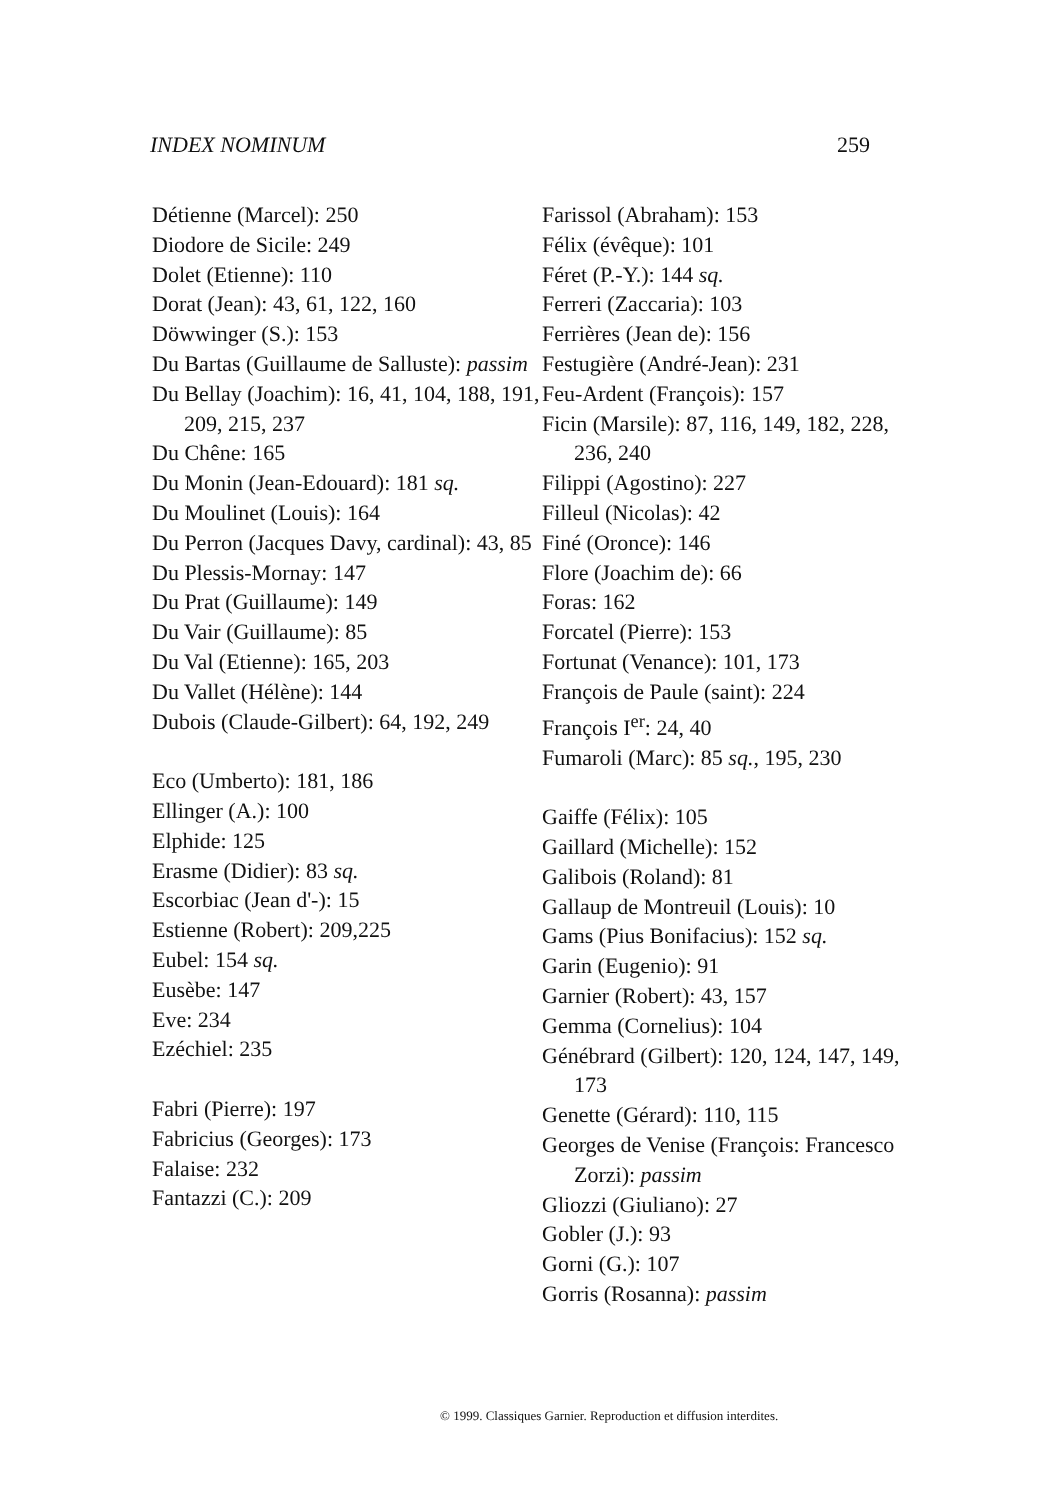INDEX NOMINUM 259
Détienne (Marcel): 250
Diodore de Sicile: 249
Dolet (Etienne): 110
Dorat (Jean): 43, 61, 122, 160
Döwwinger (S.): 153
Du Bartas (Guillaume de Salluste): passim
Du Bellay (Joachim): 16, 41, 104, 188, 191, 209, 215, 237
Du Chêne: 165
Du Monin (Jean-Edouard): 181 sq.
Du Moulinet (Louis): 164
Du Perron (Jacques Davy, cardinal): 43, 85
Du Plessis-Mornay: 147
Du Prat (Guillaume): 149
Du Vair (Guillaume): 85
Du Val (Etienne): 165, 203
Du Vallet (Hélène): 144
Dubois (Claude-Gilbert): 64, 192, 249
Eco (Umberto): 181, 186
Ellinger (A.): 100
Elphide: 125
Erasme (Didier): 83 sq.
Escorbiac (Jean d'-): 15
Estienne (Robert): 209,225
Eubel: 154 sq.
Eusèbe: 147
Eve: 234
Ezéchiel: 235
Fabri (Pierre): 197
Fabricius (Georges): 173
Falaise: 232
Fantazzi (C.): 209
Farissol (Abraham): 153
Félix (évêque): 101
Féret (P.-Y.): 144 sq.
Ferreri (Zaccaria): 103
Ferrières (Jean de): 156
Festugière (André-Jean): 231
Feu-Ardent (François): 157
Ficin (Marsile): 87, 116, 149, 182, 228, 236, 240
Filippi (Agostino): 227
Filleul (Nicolas): 42
Finé (Oronce): 146
Flore (Joachim de): 66
Foras: 162
Forcatel (Pierre): 153
Fortunat (Venance): 101, 173
François de Paule (saint): 224
François I<sup>er</sup>: 24, 40
Fumaroli (Marc): 85 sq., 195, 230
Gaiffe (Félix): 105
Gaillard (Michelle): 152
Galibois (Roland): 81
Gallaup de Montreuil (Louis): 10
Gams (Pius Bonifacius): 152 sq.
Garin (Eugenio): 91
Garnier (Robert): 43, 157
Gemma (Cornelius): 104
Génébrard (Gilbert): 120, 124, 147, 149, 173
Genette (Gérard): 110, 115
Georges de Venise (François: Francesco Zorzi): passim
Gliozzi (Giuliano): 27
Gobler (J.): 93
Gorni (G.): 107
Gorris (Rosanna): passim
© 1999. Classiques Garnier. Reproduction et diffusion interdites.